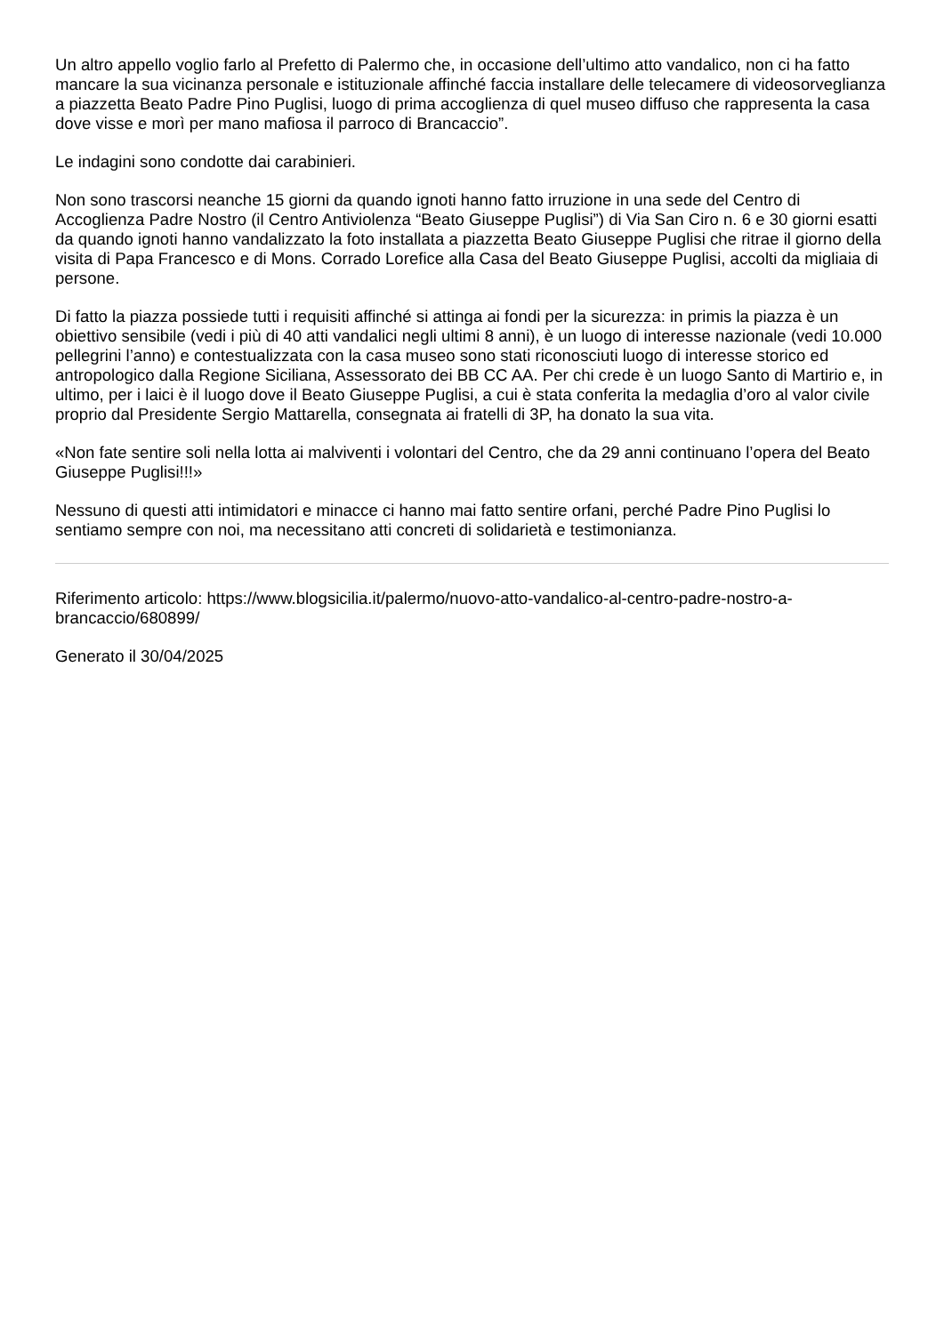Un altro appello voglio farlo al Prefetto di Palermo che, in occasione dell’ultimo atto vandalico, non ci ha fatto mancare la sua vicinanza personale e istituzionale affinché faccia installare delle telecamere di videosorveglianza a piazzetta Beato Padre Pino Puglisi, luogo di prima accoglienza di quel museo diffuso che rappresenta la casa dove visse e morì per mano mafiosa il parroco di Brancaccio”.
Le indagini sono condotte dai carabinieri.
Non sono trascorsi neanche 15 giorni da quando ignoti hanno fatto irruzione in una sede del Centro di Accoglienza Padre Nostro (il Centro Antiviolenza “Beato Giuseppe Puglisi”) di Via San Ciro n. 6 e 30 giorni esatti da quando ignoti hanno vandalizzato la foto installata a piazzetta Beato Giuseppe Puglisi che ritrae il giorno della visita di Papa Francesco e di Mons. Corrado Lorefice alla Casa del Beato Giuseppe Puglisi, accolti da migliaia di persone.
Di fatto la piazza possiede tutti i requisiti affinché si attinga ai fondi per la sicurezza: in primis la piazza è un obiettivo sensibile (vedi i più di 40 atti vandalici negli ultimi 8 anni), è un luogo di interesse nazionale (vedi 10.000 pellegrini l’anno) e contestualizzata con la casa museo sono stati riconosciuti luogo di interesse storico ed antropologico dalla Regione Siciliana, Assessorato dei BB CC AA. Per chi crede è un luogo Santo di Martirio e, in ultimo, per i laici è il luogo dove il Beato Giuseppe Puglisi, a cui è stata conferita la medaglia d’oro al valor civile proprio dal Presidente Sergio Mattarella, consegnata ai fratelli di 3P, ha donato la sua vita.
«Non fate sentire soli nella lotta ai malviventi i volontari del Centro, che da 29 anni continuano l’opera del Beato Giuseppe Puglisi!!!»
Nessuno di questi atti intimidatori e minacce ci hanno mai fatto sentire orfani, perché Padre Pino Puglisi lo sentiamo sempre con noi, ma necessitano atti concreti di solidarietà e testimonianza.
Riferimento articolo: https://www.blogsicilia.it/palermo/nuovo-atto-vandalico-al-centro-padre-nostro-a-brancaccio/680899/
Generato il 30/04/2025